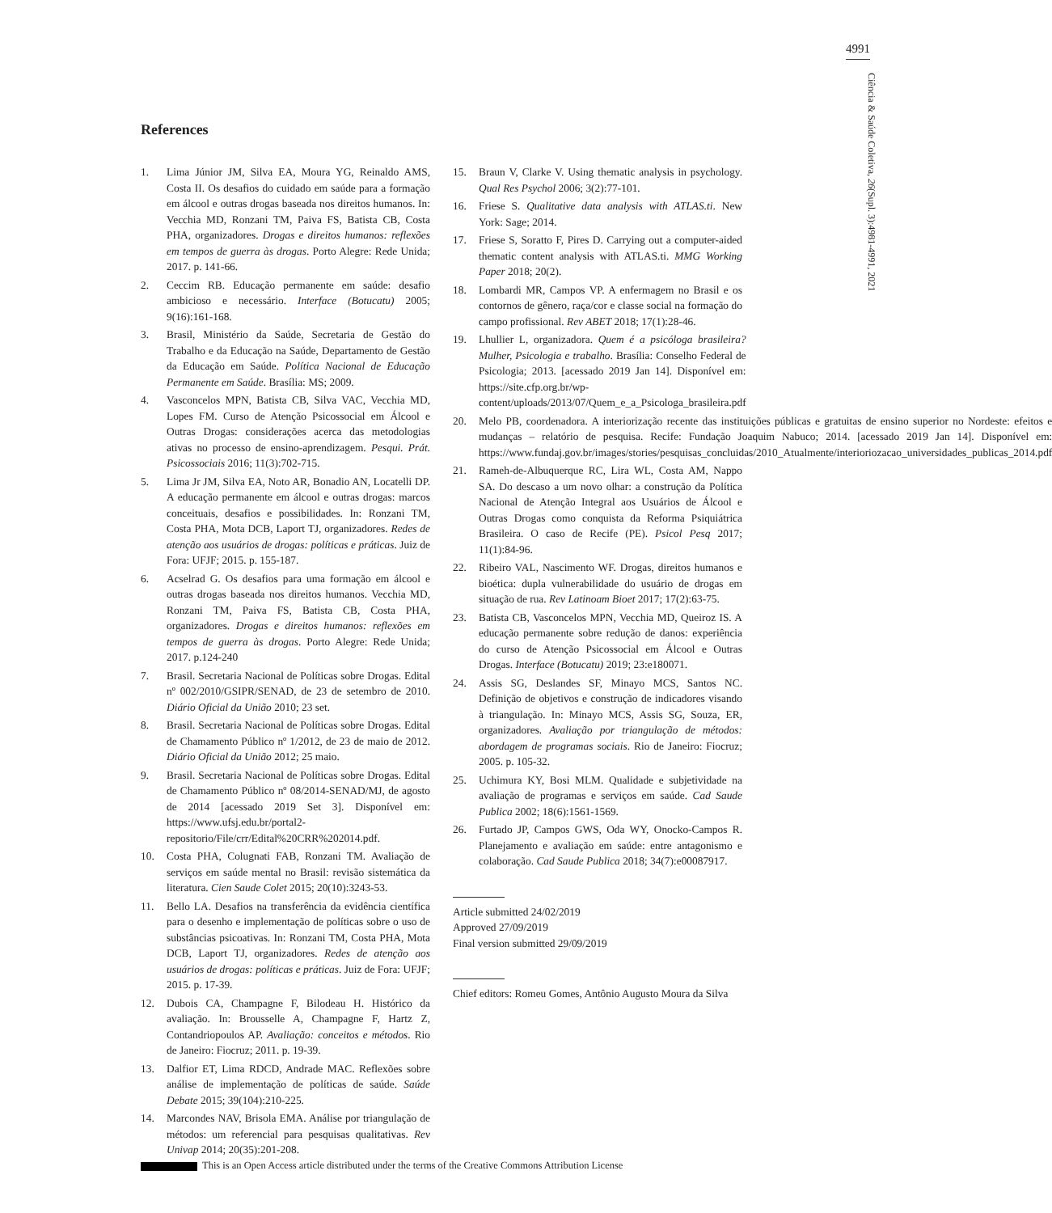4991
Ciência & Saúde Coletiva, 26(Supl. 3):4981-4991, 2021
References
1. Lima Júnior JM, Silva EA, Moura YG, Reinaldo AMS, Costa II. Os desafios do cuidado em saúde para a formação em álcool e outras drogas baseada nos direitos humanos. In: Vecchia MD, Ronzani TM, Paiva FS, Batista CB, Costa PHA, organizadores. Drogas e direitos humanos: reflexões em tempos de guerra às drogas. Porto Alegre: Rede Unida; 2017. p. 141-66.
2. Ceccim RB. Educação permanente em saúde: desafio ambicioso e necessário. Interface (Botucatu) 2005; 9(16):161-168.
3. Brasil, Ministério da Saúde, Secretaria de Gestão do Trabalho e da Educação na Saúde, Departamento de Gestão da Educação em Saúde. Política Nacional de Educação Permanente em Saúde. Brasília: MS; 2009.
4. Vasconcelos MPN, Batista CB, Silva VAC, Vecchia MD, Lopes FM. Curso de Atenção Psicossocial em Álcool e Outras Drogas: considerações acerca das metodologias ativas no processo de ensino-aprendizagem. Pesqui. Prát. Psicossociais 2016; 11(3):702-715.
5. Lima Jr JM, Silva EA, Noto AR, Bonadio AN, Locatelli DP. A educação permanente em álcool e outras drogas: marcos conceituais, desafios e possibilidades. In: Ronzani TM, Costa PHA, Mota DCB, Laport TJ, organizadores. Redes de atenção aos usuários de drogas: políticas e práticas. Juiz de Fora: UFJF; 2015. p. 155-187.
6. Acselrad G. Os desafios para uma formação em álcool e outras drogas baseada nos direitos humanos. Vecchia MD, Ronzani TM, Paiva FS, Batista CB, Costa PHA, organizadores. Drogas e direitos humanos: reflexões em tempos de guerra às drogas. Porto Alegre: Rede Unida; 2017. p.124-240
7. Brasil. Secretaria Nacional de Políticas sobre Drogas. Edital nº 002/2010/GSIPR/SENAD, de 23 de setembro de 2010. Diário Oficial da União 2010; 23 set.
8. Brasil. Secretaria Nacional de Políticas sobre Drogas. Edital de Chamamento Público nº 1/2012, de 23 de maio de 2012. Diário Oficial da União 2012; 25 maio.
9. Brasil. Secretaria Nacional de Políticas sobre Drogas. Edital de Chamamento Público nº 08/2014-SENAD/MJ, de agosto de 2014 [acessado 2019 Set 3]. Disponível em: https://www.ufsj.edu.br/portal2-repositorio/File/crr/Edital%20CRR%202014.pdf.
10. Costa PHA, Colugnati FAB, Ronzani TM. Avaliação de serviços em saúde mental no Brasil: revisão sistemática da literatura. Cien Saude Colet 2015; 20(10):3243-53.
11. Bello LA. Desafios na transferência da evidência científica para o desenho e implementação de políticas sobre o uso de substâncias psicoativas. In: Ronzani TM, Costa PHA, Mota DCB, Laport TJ, organizadores. Redes de atenção aos usuários de drogas: políticas e práticas. Juiz de Fora: UFJF; 2015. p. 17-39.
12. Dubois CA, Champagne F, Bilodeau H. Histórico da avaliação. In: Brousselle A, Champagne F, Hartz Z, Contandriopoulos AP. Avaliação: conceitos e métodos. Rio de Janeiro: Fiocruz; 2011. p. 19-39.
13. Dalfior ET, Lima RDCD, Andrade MAC. Reflexões sobre análise de implementação de políticas de saúde. Saúde Debate 2015; 39(104):210-225.
14. Marcondes NAV, Brisola EMA. Análise por triangulação de métodos: um referencial para pesquisas qualitativas. Rev Univap 2014; 20(35):201-208.
15. Braun V, Clarke V. Using thematic analysis in psychology. Qual Res Psychol 2006; 3(2):77-101.
16. Friese S. Qualitative data analysis with ATLAS.ti. New York: Sage; 2014.
17. Friese S, Soratto F, Pires D. Carrying out a computer-aided thematic content analysis with ATLAS.ti. MMG Working Paper 2018; 20(2).
18. Lombardi MR, Campos VP. A enfermagem no Brasil e os contornos de gênero, raça/cor e classe social na formação do campo profissional. Rev ABET 2018; 17(1):28-46.
19. Lhullier L, organizadora. Quem é a psicóloga brasileira? Mulher, Psicologia e trabalho. Brasília: Conselho Federal de Psicologia; 2013. [acessado 2019 Jan 14]. Disponível em: https://site.cfp.org.br/wp-content/uploads/2013/07/Quem_e_a_Psicologa_brasileira.pdf
20. Melo PB, coordenadora. A interiorização recente das instituições públicas e gratuitas de ensino superior no Nordeste: efeitos e mudanças – relatório de pesquisa. Recife: Fundação Joaquim Nabuco; 2014. [acessado 2019 Jan 14]. Disponível em: https://www.fundaj.gov.br/images/stories/pesquisas_concluidas/2010_Atualmente/interioriozacao_universidades_publicas_2014.pdf
21. Rameh-de-Albuquerque RC, Lira WL, Costa AM, Nappo SA. Do descaso a um novo olhar: a construção da Política Nacional de Atenção Integral aos Usuários de Álcool e Outras Drogas como conquista da Reforma Psiquiátrica Brasileira. O caso de Recife (PE). Psicol Pesq 2017; 11(1):84-96.
22. Ribeiro VAL, Nascimento WF. Drogas, direitos humanos e bioética: dupla vulnerabilidade do usuário de drogas em situação de rua. Rev Latinoam Bioet 2017; 17(2):63-75.
23. Batista CB, Vasconcelos MPN, Vecchia MD, Queiroz IS. A educação permanente sobre redução de danos: experiência do curso de Atenção Psicossocial em Álcool e Outras Drogas. Interface (Botucatu) 2019; 23:e180071.
24. Assis SG, Deslandes SF, Minayo MCS, Santos NC. Definição de objetivos e construção de indicadores visando à triangulação. In: Minayo MCS, Assis SG, Souza, ER, organizadores. Avaliação por triangulação de métodos: abordagem de programas sociais. Rio de Janeiro: Fiocruz; 2005. p. 105-32.
25. Uchimura KY, Bosi MLM. Qualidade e subjetividade na avaliação de programas e serviços em saúde. Cad Saude Publica 2002; 18(6):1561-1569.
26. Furtado JP, Campos GWS, Oda WY, Onocko-Campos R. Planejamento e avaliação em saúde: entre antagonismo e colaboração. Cad Saude Publica 2018; 34(7):e00087917.
Article submitted 24/02/2019
Approved 27/09/2019
Final version submitted 29/09/2019
Chief editors: Romeu Gomes, Antônio Augusto Moura da Silva
This is an Open Access article distributed under the terms of the Creative Commons Attribution License